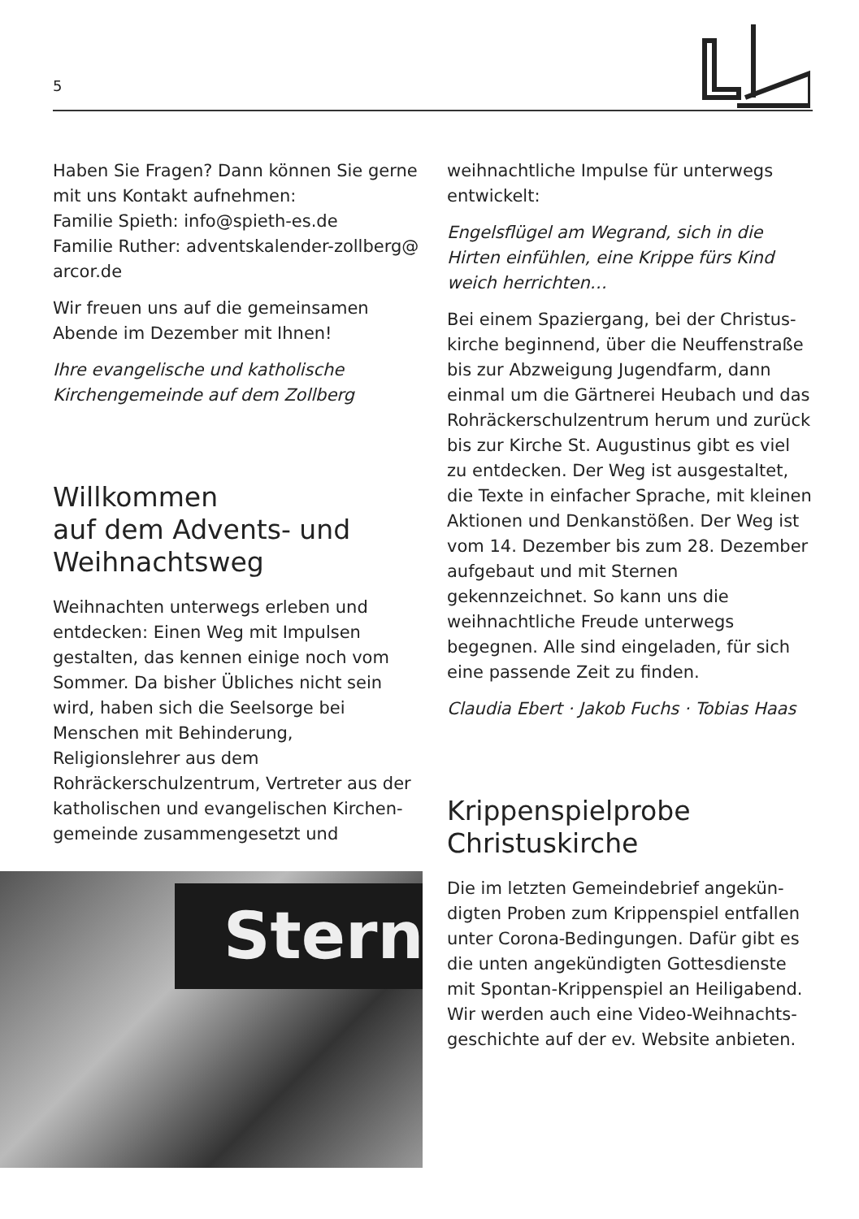5
Haben Sie Fragen? Dann können Sie gerne mit uns Kontakt aufnehmen:
Familie Spieth: info@spieth-es.de
Familie Ruther: adventskalender-zollberg@ arcor.de
Wir freuen uns auf die gemeinsamen Abende im Dezember mit Ihnen!
Ihre evangelische und katholische Kirchengemeinde auf dem Zollberg
Willkommen
auf dem Advents- und Weihnachtsweg
Weihnachten unterwegs erleben und entdecken: Einen Weg mit Impulsen gestalten, das kennen einige noch vom Sommer. Da bisher Übliches nicht sein wird, haben sich die Seelsorge bei Menschen mit Behinderung, Religionslehrer aus dem Rohräckerschulzentrum, Vertreter aus der katholischen und evangelischen Kirchen­gemeinde zusammengesetzt und
Stern
weihnachtliche Impulse für unterwegs entwickelt:
Engelsflügel am Wegrand, sich in die Hirten einfühlen, eine Krippe fürs Kind weich herrichten…
Bei einem Spaziergang, bei der Christus­kirche beginnend, über die Neuffenstraße bis zur Abzweigung Jugendfarm, dann einmal um die Gärtnerei Heubach und das Rohräckerschulzentrum herum und zurück bis zur Kirche St. Augustinus gibt es viel zu entdecken. Der Weg ist ausgestaltet, die Texte in einfacher Sprache, mit kleinen Aktionen und Denkanstößen. Der Weg ist vom 14. Dezember bis zum 28. Dezember aufgebaut und mit Sternen gekennzeichnet. So kann uns die weihnachtliche Freude unterwegs begegnen. Alle sind eingeladen, für sich eine passende Zeit zu finden.
Claudia Ebert · Jakob Fuchs · Tobias Haas
Krippenspielprobe
Christuskirche
Die im letzten Gemeindebrief angekün­digten Proben zum Krippenspiel entfallen unter Corona-Bedingungen. Dafür gibt es die unten angekündigten Gottesdienste mit Spontan-Krippenspiel an Heiligabend. Wir werden auch eine Video-Weihnachts­geschichte auf der ev. Website anbieten.